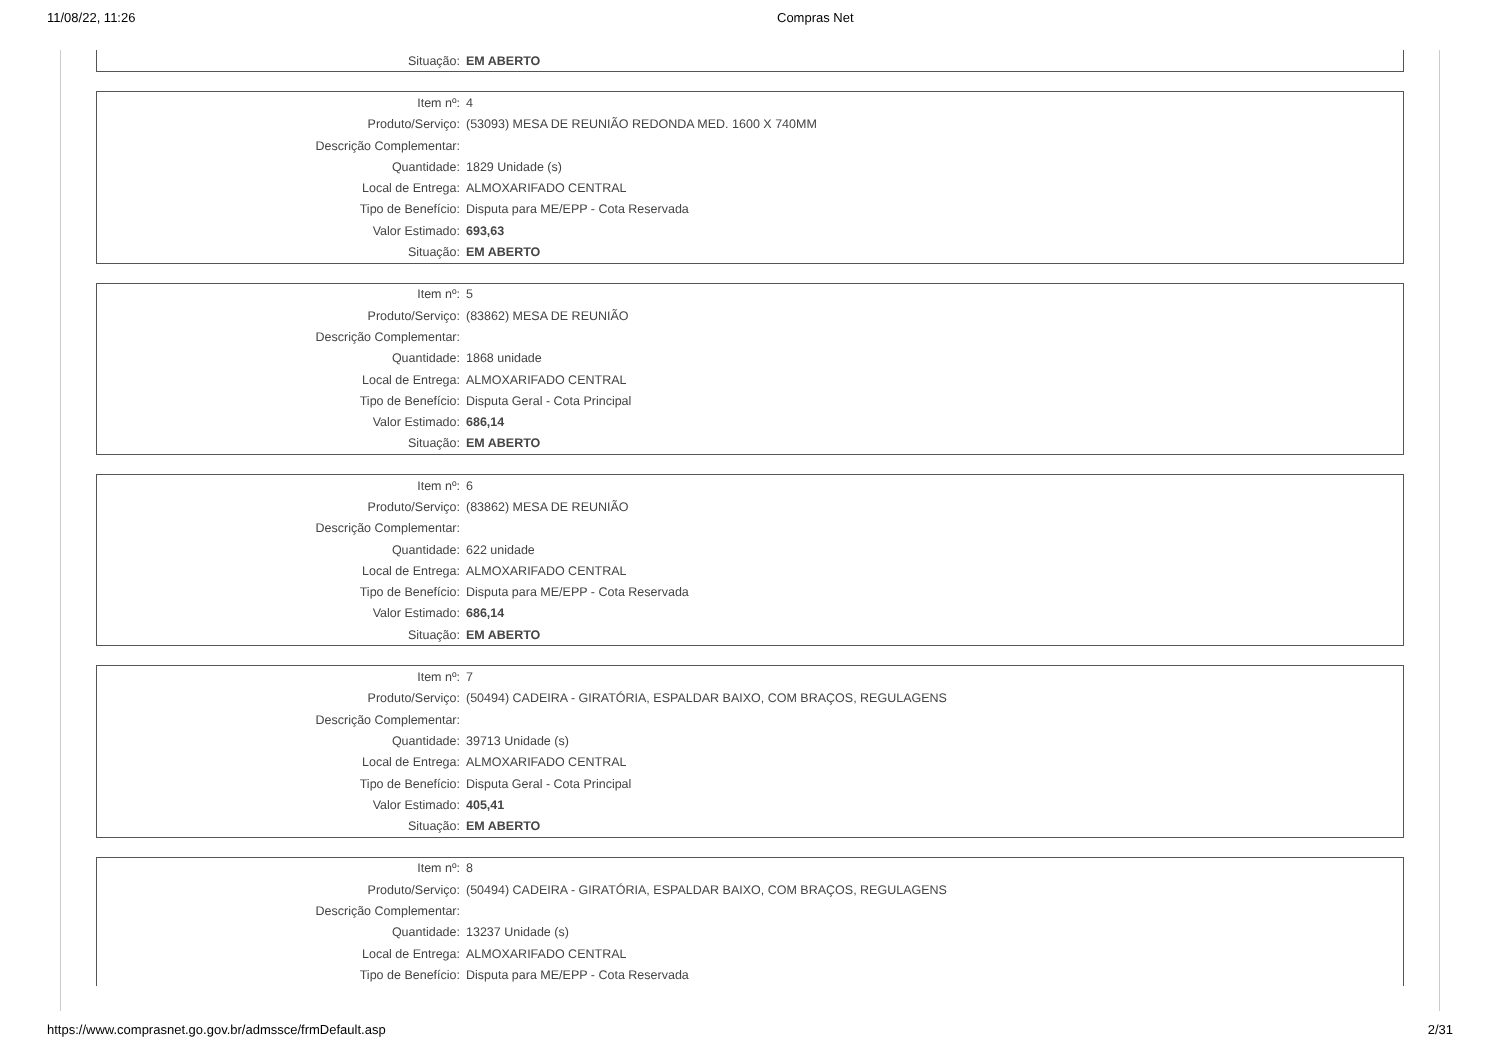11/08/22, 11:26 Compras Net
| Situação: | EM ABERTO |
| Item nº: | 4 |
| Produto/Serviço: | (53093) MESA DE REUNIÃO REDONDA MED. 1600 X 740MM |
| Descrição Complementar: | |
| Quantidade: | 1829 Unidade (s) |
| Local de Entrega: | ALMOXARIFADO CENTRAL |
| Tipo de Benefício: | Disputa para ME/EPP - Cota Reservada |
| Valor Estimado: | 693,63 |
| Situação: | EM ABERTO |
| Item nº: | 5 |
| Produto/Serviço: | (83862) MESA DE REUNIÃO |
| Descrição Complementar: | |
| Quantidade: | 1868 unidade |
| Local de Entrega: | ALMOXARIFADO CENTRAL |
| Tipo de Benefício: | Disputa Geral - Cota Principal |
| Valor Estimado: | 686,14 |
| Situação: | EM ABERTO |
| Item nº: | 6 |
| Produto/Serviço: | (83862) MESA DE REUNIÃO |
| Descrição Complementar: | |
| Quantidade: | 622 unidade |
| Local de Entrega: | ALMOXARIFADO CENTRAL |
| Tipo de Benefício: | Disputa para ME/EPP - Cota Reservada |
| Valor Estimado: | 686,14 |
| Situação: | EM ABERTO |
| Item nº: | 7 |
| Produto/Serviço: | (50494) CADEIRA - GIRATÓRIA, ESPALDAR BAIXO, COM BRAÇOS, REGULAGENS |
| Descrição Complementar: | |
| Quantidade: | 39713 Unidade (s) |
| Local de Entrega: | ALMOXARIFADO CENTRAL |
| Tipo de Benefício: | Disputa Geral - Cota Principal |
| Valor Estimado: | 405,41 |
| Situação: | EM ABERTO |
| Item nº: | 8 |
| Produto/Serviço: | (50494) CADEIRA - GIRATÓRIA, ESPALDAR BAIXO, COM BRAÇOS, REGULAGENS |
| Descrição Complementar: | |
| Quantidade: | 13237 Unidade (s) |
| Local de Entrega: | ALMOXARIFADO CENTRAL |
| Tipo de Benefício: | Disputa para ME/EPP - Cota Reservada |
https://www.comprasnet.go.gov.br/admssce/frmDefault.asp 2/31